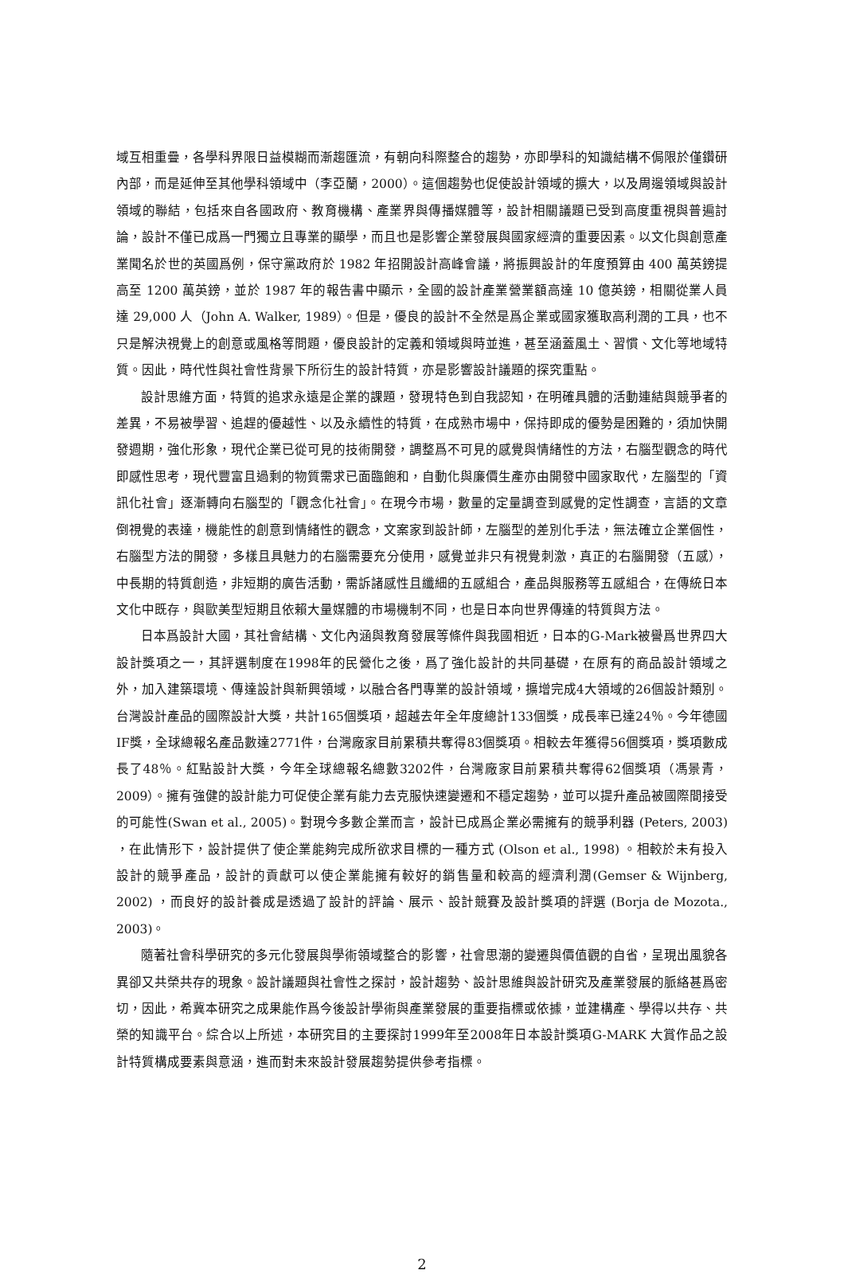域互相重疊，各學科界限日益模糊而漸趨匯流，有朝向科際整合的趨勢，亦即學科的知識結構不侷限於僅鑽研內部，而是延伸至其他學科領域中（李亞蘭，2000）。這個趨勢也促使設計領域的擴大，以及周邊領域與設計領域的聯結，包括來自各國政府、教育機構、產業界與傳播媒體等，設計相關議題已受到高度重視與普遍討論，設計不僅已成爲一門獨立且專業的顯學，而且也是影響企業發展與國家經濟的重要因素。以文化與創意產業聞名於世的英國爲例，保守黨政府於 1982 年招開設計高峰會議，將振興設計的年度預算由 400 萬英鎊提高至 1200 萬英鎊，並於 1987 年的報告書中顯示，全國的設計產業營業額高達 10 億英鎊，相關從業人員達 29,000 人（John A. Walker, 1989）。但是，優良的設計不全然是爲企業或國家獲取高利潤的工具，也不只是解決視覺上的創意或風格等問題，優良設計的定義和領域與時並進，甚至涵蓋風土、習慣、文化等地域特質。因此，時代性與社會性背景下所衍生的設計特質，亦是影響設計議題的探究重點。
設計思維方面，特質的追求永遠是企業的課題，發現特色到自我認知，在明確具體的活動連結與競爭者的差異，不易被學習、追趕的優越性、以及永續性的特質，在成熟市場中，保持即成的優勢是困難的，須加快開發週期，強化形象，現代企業已從可見的技術開發，調整爲不可見的感覺與情緒性的方法，右腦型觀念的時代即感性思考，現代豐富且過剩的物質需求已面臨飽和，自動化與廉價生產亦由開發中國家取代，左腦型的「資訊化社會」逐漸轉向右腦型的「觀念化社會」。在現今市場，數量的定量調查到感覺的定性調查，言語的文章倒視覺的表達，機能性的創意到情緒性的觀念，文案家到設計師，左腦型的差別化手法，無法確立企業個性，右腦型方法的開發，多樣且具魅力的右腦需要充分使用，感覺並非只有視覺刺激，真正的右腦開發（五感），中長期的特質創造，非短期的廣告活動，需訴諸感性且纖細的五感組合，產品與服務等五感組合，在傳統日本文化中既存，與歐美型短期且依賴大量媒體的市場機制不同，也是日本向世界傳達的特質與方法。
日本爲設計大國，其社會結構、文化內涵與教育發展等條件與我國相近，日本的G-Mark被譽爲世界四大設計獎項之一，其評選制度在1998年的民營化之後，爲了強化設計的共同基礎，在原有的商品設計領域之外，加入建築環境、傳達設計與新興領域，以融合各門專業的設計領域，擴增完成4大領域的26個設計類別。台灣設計產品的國際設計大獎，共計165個獎項，超越去年全年度總計133個獎，成長率已達24％。今年德國IF獎，全球總報名產品數達2771件，台灣廠家目前累積共奪得83個獎項。相較去年獲得56個獎項，獎項數成長了48％。紅點設計大獎，今年全球總報名總數3202件，台灣廠家目前累積共奪得62個獎項（馮景青，2009）。擁有強健的設計能力可促使企業有能力去克服快速變遷和不穩定趨勢，並可以提升產品被國際間接受的可能性(Swan et al., 2005)。對現今多數企業而言，設計已成爲企業必需擁有的競爭利器 (Peters, 2003) ，在此情形下，設計提供了使企業能夠完成所欲求目標的一種方式 (Olson et al., 1998) 。相較於未有投入設計的競爭產品，設計的貢獻可以使企業能擁有較好的銷售量和較高的經濟利潤(Gemser & Wijnberg, 2002) ，而良好的設計養成是透過了設計的評論、展示、設計競賽及設計獎項的評選 (Borja de Mozota., 2003)。
隨著社會科學研究的多元化發展與學術領域整合的影響，社會思潮的變遷與價值觀的自省，呈現出風貌各異卻又共榮共存的現象。設計議題與社會性之探討，設計趨勢、設計思維與設計研究及產業發展的脈絡甚爲密切，因此，希冀本研究之成果能作爲今後設計學術與產業發展的重要指標或依據，並建構產、學得以共存、共榮的知識平台。綜合以上所述，本研究目的主要探討1999年至2008年日本設計獎項G-MARK 大賞作品之設計特質構成要素與意涵，進而對未來設計發展趨勢提供參考指標。
2